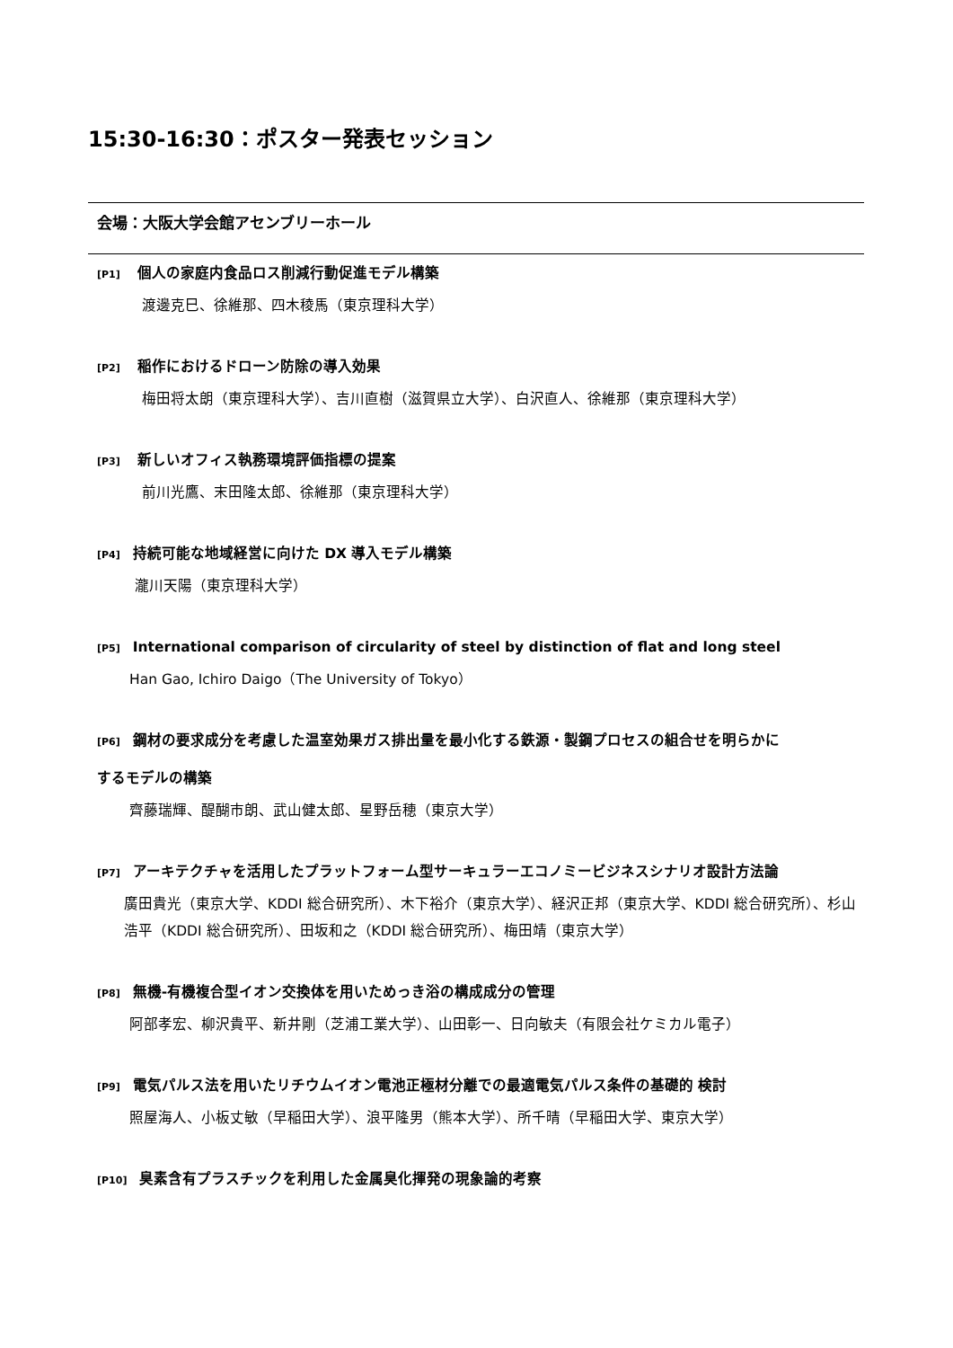15:30-16:30：ポスター発表セッション
会場：大阪大学会館アセンブリーホール
[P1] 個人の家庭内食品ロス削減行動促進モデル構築
渡邊克巳、徐維那、四木稜馬（東京理科大学）
[P2] 稲作におけるドローン防除の導入効果
梅田将太朗（東京理科大学）、吉川直樹（滋賀県立大学）、白沢直人、徐維那（東京理科大学）
[P3] 新しいオフィス執務環境評価指標の提案
前川光鷹、末田隆太郎、徐維那（東京理科大学）
[P4] 持続可能な地域経営に向けた DX 導入モデル構築
瀧川天陽（東京理科大学）
[P5] International comparison of circularity of steel by distinction of flat and long steel
Han Gao, Ichiro Daigo（The University of Tokyo）
[P6] 鋼材の要求成分を考慮した温室効果ガス排出量を最小化する鉄源・製鋼プロセスの組合せを明らかに
するモデルの構築
齊藤瑞輝、醍醐市朗、武山健太郎、星野岳穂（東京大学）
[P7] アーキテクチャを活用したプラットフォーム型サーキュラーエコノミービジネスシナリオ設計方法論
廣田貴光（東京大学、KDDI 総合研究所）、木下裕介（東京大学）、経沢正邦（東京大学、KDDI 総合研究所）、杉山浩平（KDDI 総合研究所）、田坂和之（KDDI 総合研究所）、梅田靖（東京大学）
[P8] 無機-有機複合型イオン交換体を用いためっき浴の構成成分の管理
阿部孝宏、柳沢貴平、新井剛（芝浦工業大学）、山田彰一、日向敏夫（有限会社ケミカル電子）
[P9] 電気パルス法を用いたリチウムイオン電池正極材分離での最適電気パルス条件の基礎的 検討
照屋海人、小板丈敏（早稲田大学）、浪平隆男（熊本大学）、所千晴（早稲田大学、東京大学）
[P10] 臭素含有プラスチックを利用した金属臭化揮発の現象論的考察